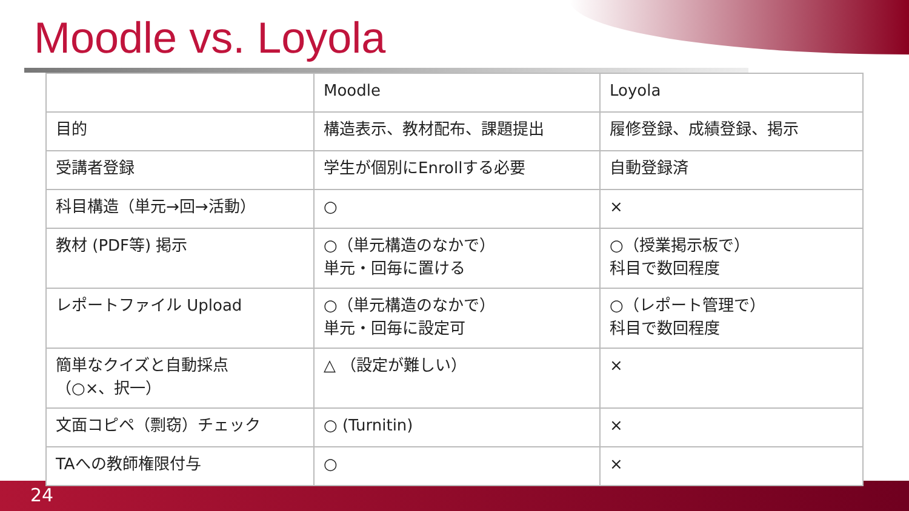Moodle vs. Loyola
| | Moodle | Loyola |
| 目的 | 構造表示、教材配布、課題提出 | 履修登録、成績登録、掲示 |
| 受講者登録 | 学生が個別にEnrollする必要 | 自動登録済 |
| 科目構造（単元→回→活動） | ○ | × |
| 教材 (PDF等) 掲示 | ○（単元構造のなかで） 単元・回毎に置ける | ○（授業掲示板で） 科目で数回程度 |
| レポートファイル Upload | ○（単元構造のなかで） 単元・回毎に設定可 | ○（レポート管理で） 科目で数回程度 |
| 簡単なクイズと自動採点 （○×、択一） | △ （設定が難しい） | × |
| 文面コピペ（剽窃）チェック | ○ (Turnitin) | × |
| TAへの教師権限付与 | ○ | × |
24